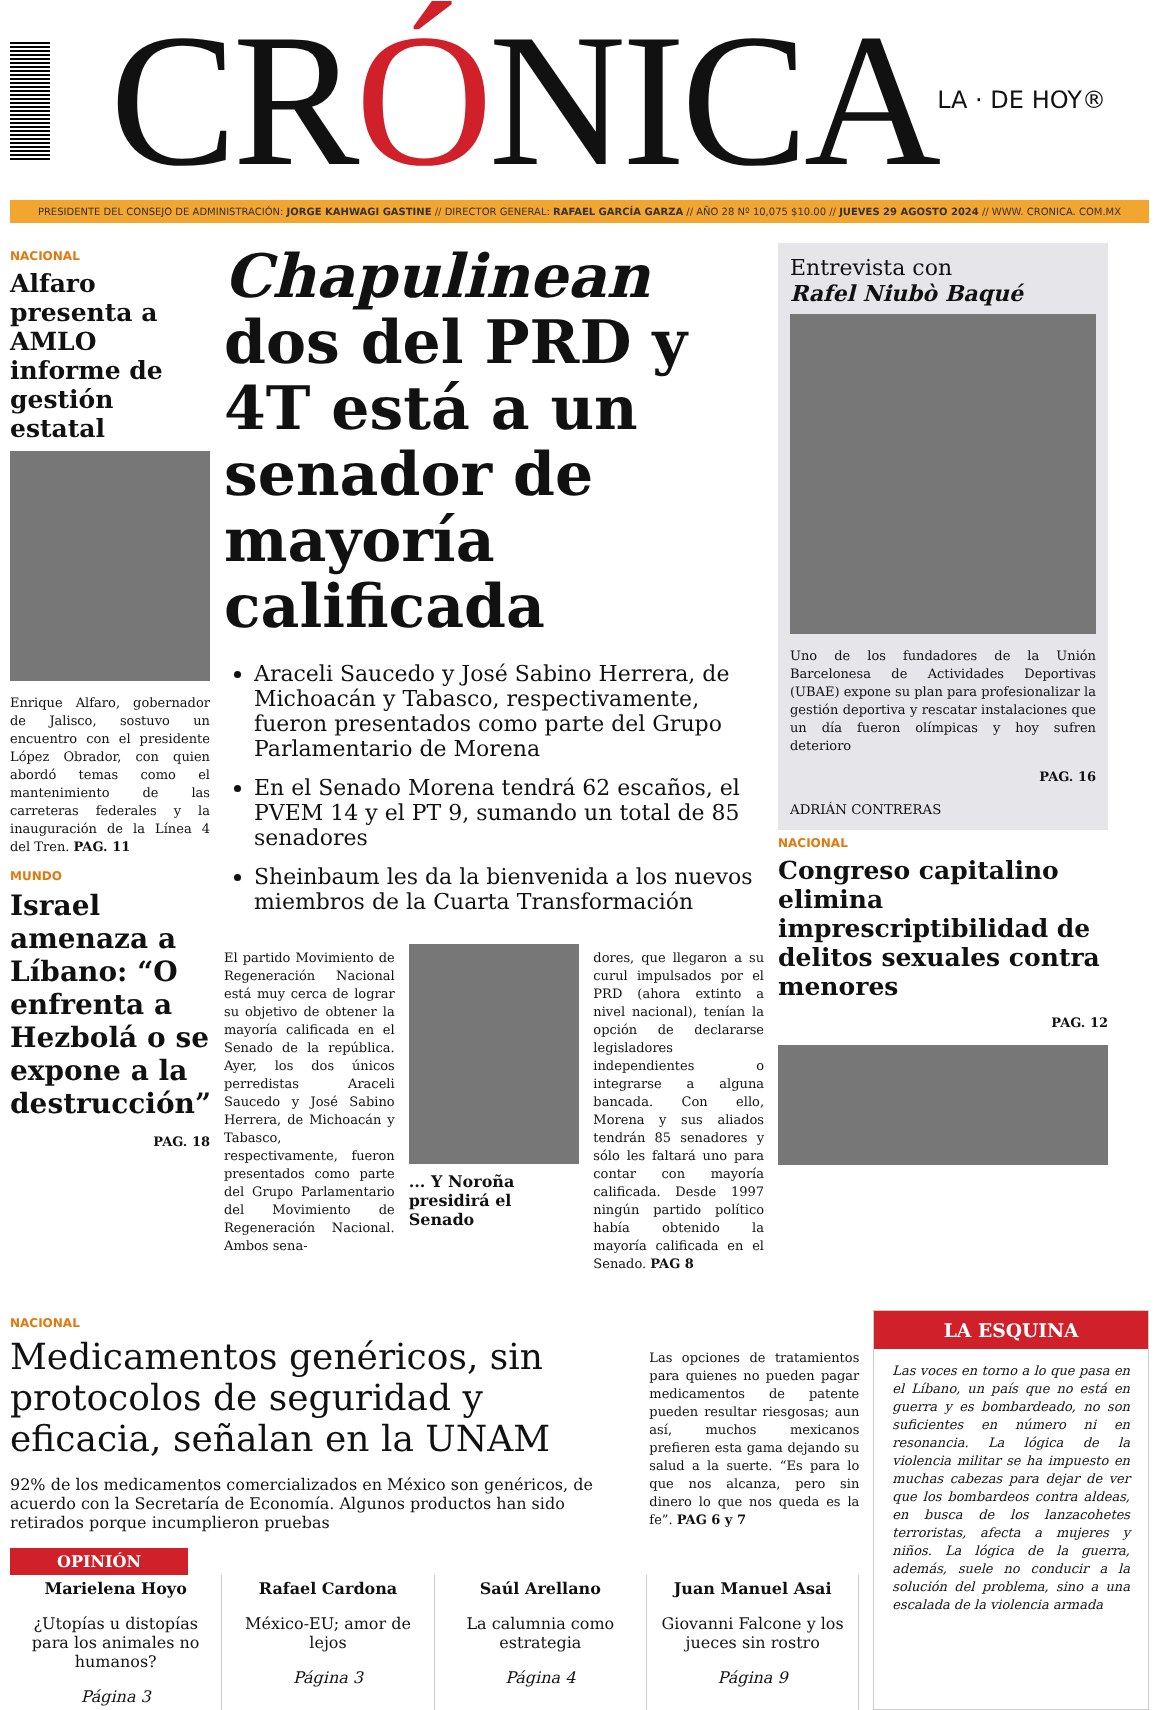CRÓNICA
LA · DE HOY®
PRESIDENTE DEL CONSEJO DE ADMINISTRACIÓN: JORGE KAHWAGI GASTINE // DIRECTOR GENERAL: RAFAEL GARCÍA GARZA // AÑO 28 Nº 10,075 $10.00 // JUEVES 29 AGOSTO 2024 // WWW. CRONICA. COM.MX
NACIONAL
Alfaro presenta a AMLO informe de gestión estatal
Enrique Alfaro, gobernador de Jalisco, sostuvo un encuentro con el presidente López Obrador, con quien abordó temas como el mantenimiento de las carreteras federales y la inauguración de la Línea 4 del Tren. PAG. 11
MUNDO
Israel amenaza a Líbano: “O enfrenta a Hezbolá o se expone a la destrucción”
PAG. 18
Chapulinean dos del PRD y 4T está a un senador de mayoría calificada
Araceli Saucedo y José Sabino Herrera, de Michoacán y Tabasco, respectivamente, fueron presentados como parte del Grupo Parlamentario de Morena
En el Senado Morena tendrá 62 escaños, el PVEM 14 y el PT 9, sumando un total de 85 senadores
Sheinbaum les da la bienvenida a los nuevos miembros de la Cuarta Transformación
El partido Movimiento de Regeneración Nacional está muy cerca de lograr su objetivo de obtener la mayoría calificada en el Senado de la república. Ayer, los dos únicos perredistas Araceli Saucedo y José Sabino Herrera, de Michoacán y Tabasco, respectivamente, fueron presentados como parte del Grupo Parlamentario del Movimiento de Regeneración Nacional. Ambos sena-
... Y Noroña presidirá el Senado
dores, que llegaron a su curul impulsados por el PRD (ahora extinto a nivel nacional), tenían la opción de declararse legisladores independientes o integrarse a alguna bancada. Con ello, Morena y sus aliados tendrán 85 senadores y sólo les faltará uno para contar con mayoría calificada. Desde 1997 ningún partido político había obtenido la mayoría calificada en el Senado. PAG 8
Entrevista con
Rafel Niubò Baqué
Uno de los fundadores de la Unión Barcelonesa de Actividades Deportivas (UBAE) expone su plan para profesionalizar la gestión deportiva y rescatar instalaciones que un día fueron olímpicas y hoy sufren deterioro
PAG. 16
ADRIÁN CONTRERAS
NACIONAL
Congreso capitalino elimina imprescriptibilidad de delitos sexuales contra menores
PAG. 12
NACIONAL
Medicamentos genéricos, sin protocolos de seguridad y eficacia, señalan en la UNAM
92% de los medicamentos comercializados en México son genéricos, de acuerdo con la Secretaría de Economía. Algunos productos han sido retirados porque incumplieron pruebas
Las opciones de tratamientos para quienes no pueden pagar medicamentos de patente pueden resultar riesgosas; aun así, muchos mexicanos prefieren esta gama dejando su salud a la suerte. “Es para lo que nos alcanza, pero sin dinero lo que nos queda es la fe”. PAG 6 y 7
OPINIÓN
Marielena Hoyo
¿Utopías u distopías para los animales no humanos?
Página 3
Rafael Cardona
México-EU; amor de lejos
Página 3
Saúl Arellano
La calumnia como estrategia
Página 4
Juan Manuel Asai
Giovanni Falcone y los jueces sin rostro
Página 9
LA ESQUINA
Las voces en torno a lo que pasa en el Líbano, un país que no está en guerra y es bombardeado, no son suficientes en número ni en resonancia. La lógica de la violencia militar se ha impuesto en muchas cabezas para dejar de ver que los bombardeos contra aldeas, en busca de los lanzacohetes terroristas, afecta a mujeres y niños. La lógica de la guerra, además, suele no conducir a la solución del problema, sino a una escalada de la violencia armada